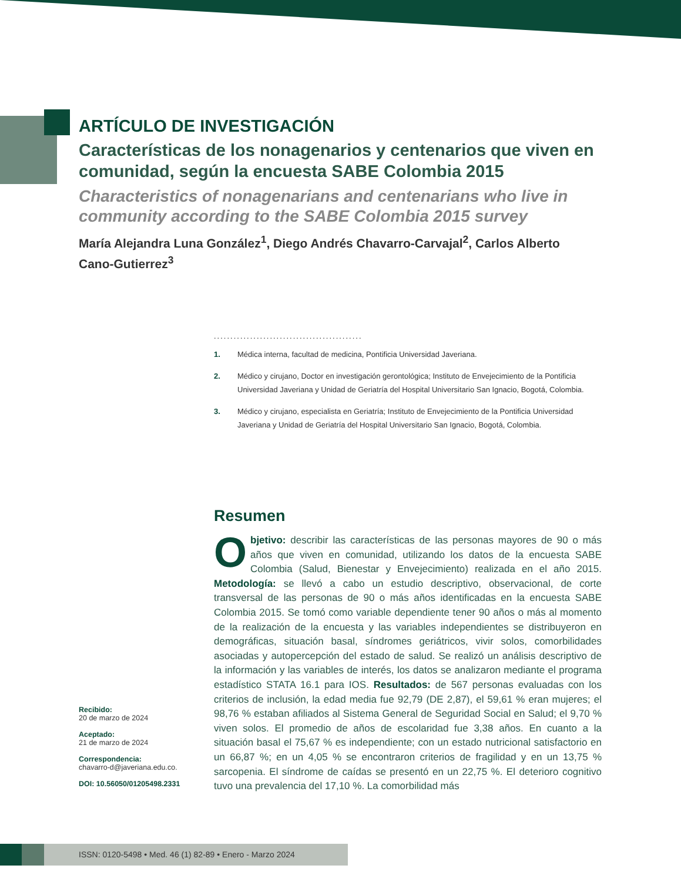ARTÍCULO DE INVESTIGACIÓN
Características de los nonagenarios y centenarios que viven en comunidad, según la encuesta SABE Colombia 2015
Characteristics of nonagenarians and centenarians who live in community according to the SABE Colombia 2015 survey
María Alejandra Luna González<sup>1</sup>, Diego Andrés Chavarro-Carvajal<sup>2</sup>, Carlos Alberto Cano-Gutierrez<sup>3</sup>
.............................................
1. Médica interna, facultad de medicina, Pontificia Universidad Javeriana.
2. Médico y cirujano, Doctor en investigación gerontológica; Instituto de Envejecimiento de la Pontificia Universidad Javeriana y Unidad de Geriatría del Hospital Universitario San Ignacio, Bogotá, Colombia.
3. Médico y cirujano, especialista en Geriatría; Instituto de Envejecimiento de la Pontificia Universidad Javeriana y Unidad de Geriatría del Hospital Universitario San Ignacio, Bogotá, Colombia.
Resumen
Objetivo: describir las características de las personas mayores de 90 o más años que viven en comunidad, utilizando los datos de la encuesta SABE Colombia (Salud, Bienestar y Envejecimiento) realizada en el año 2015. Metodología: se llevó a cabo un estudio descriptivo, observacional, de corte transversal de las personas de 90 o más años identificadas en la encuesta SABE Colombia 2015. Se tomó como variable dependiente tener 90 años o más al momento de la realización de la encuesta y las variables independientes se distribuyeron en demográficas, situación basal, síndromes geriátricos, vivir solos, comorbilidades asociadas y autopercepción del estado de salud. Se realizó un análisis descriptivo de la información y las variables de interés, los datos se analizaron mediante el programa estadístico STATA 16.1 para IOS. Resultados: de 567 personas evaluadas con los criterios de inclusión, la edad media fue 92,79 (DE 2,87), el 59,61 % eran mujeres; el 98,76 % estaban afiliados al Sistema General de Seguridad Social en Salud; el 9,70 % viven solos. El promedio de años de escolaridad fue 3,38 años. En cuanto a la situación basal el 75,67 % es independiente; con un estado nutricional satisfactorio en un 66,87 %; en un 4,05 % se encontraron criterios de fragilidad y en un 13,75 % sarcopenia. El síndrome de caídas se presentó en un 22,75 %. El deterioro cognitivo tuvo una prevalencia del 17,10 %. La comorbilidad más
Recibido:
20 de marzo de 2024
Aceptado:
21 de marzo de 2024
Correspondencia:
chavarro-d@javeriana.edu.co.
DOI: 10.56050/01205498.2331
ISSN: 0120-5498 • Med. 46 (1) 82-89 • Enero - Marzo 2024